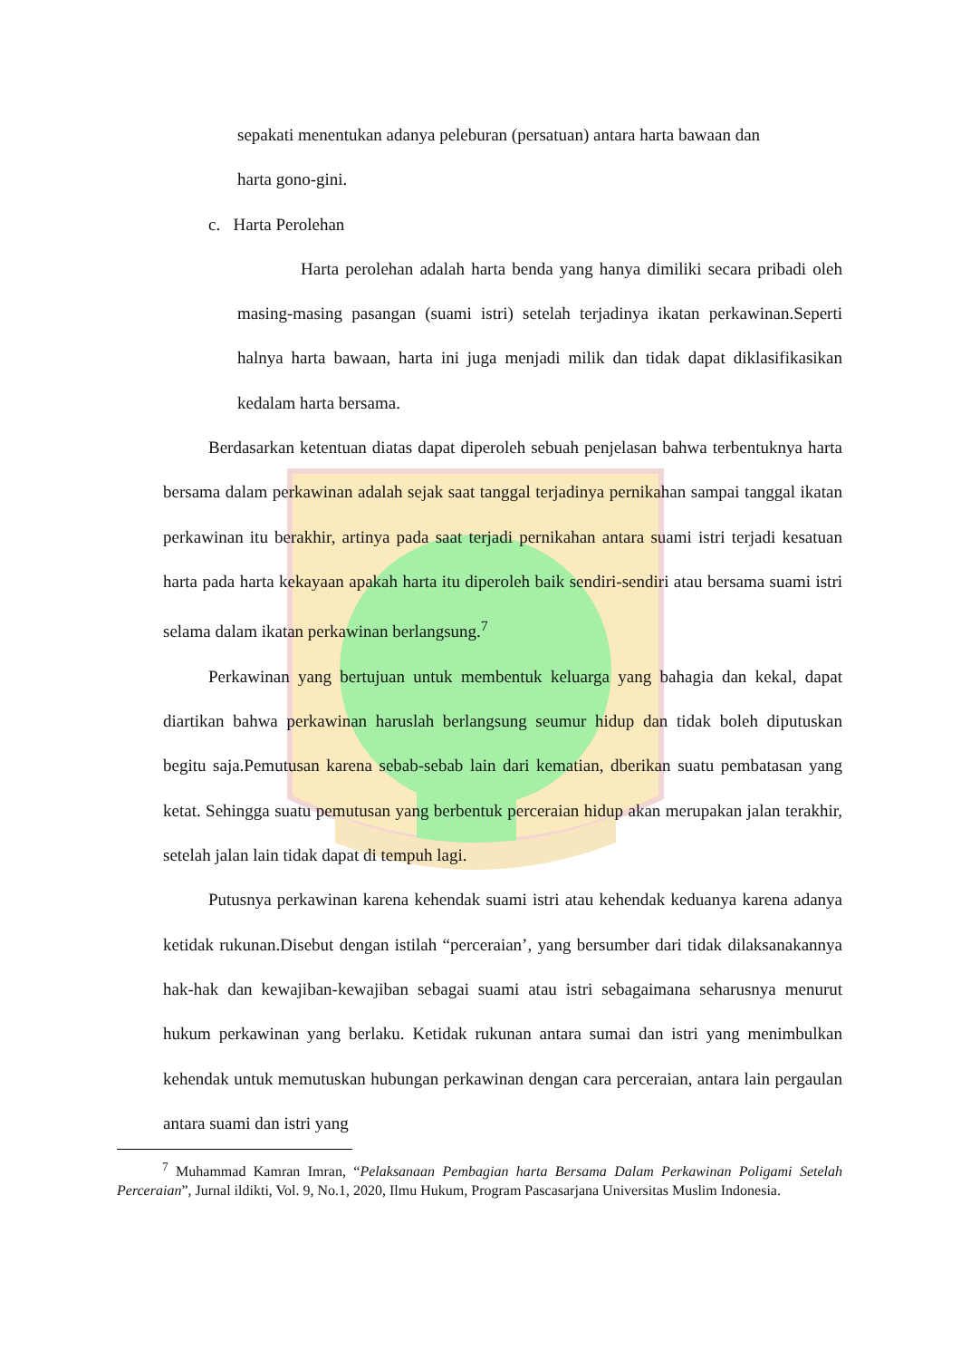sepakati menentukan adanya peleburan (persatuan) antara harta bawaan dan
harta gono-gini.
c. Harta Perolehan
Harta perolehan adalah harta benda yang hanya dimiliki secara pribadi oleh masing-masing pasangan (suami istri) setelah terjadinya ikatan perkawinan.Seperti halnya harta bawaan, harta ini juga menjadi milik dan tidak dapat diklasifikasikan kedalam harta bersama.
Berdasarkan ketentuan diatas dapat diperoleh sebuah penjelasan bahwa terbentuknya harta bersama dalam perkawinan adalah sejak saat tanggal terjadinya pernikahan sampai tanggal ikatan perkawinan itu berakhir, artinya pada saat terjadi pernikahan antara suami istri terjadi kesatuan harta pada harta kekayaan apakah harta itu diperoleh baik sendiri-sendiri atau bersama suami istri selama dalam ikatan perkawinan berlangsung.<sup>7</sup>
Perkawinan yang bertujuan untuk membentuk keluarga yang bahagia dan kekal, dapat diartikan bahwa perkawinan haruslah berlangsung seumur hidup dan tidak boleh diputuskan begitu saja.Pemutusan karena sebab-sebab lain dari kematian, dberikan suatu pembatasan yang ketat. Sehingga suatu pemutusan yang berbentuk perceraian hidup akan merupakan jalan terakhir, setelah jalan lain tidak dapat di tempuh lagi.
Putusnya perkawinan karena kehendak suami istri atau kehendak keduanya karena adanya ketidak rukunan.Disebut dengan istilah “perceraian’, yang bersumber dari tidak dilaksanakannya hak-hak dan kewajiban-kewajiban sebagai suami atau istri sebagaimana seharusnya menurut hukum perkawinan yang berlaku. Ketidak rukunan antara sumai dan istri yang menimbulkan kehendak untuk memutuskan hubungan perkawinan dengan cara perceraian, antara lain pergaulan antara suami dan istri yang
<sup>7</sup> Muhammad Kamran Imran, “Pelaksanaan Pembagian harta Bersama Dalam Perkawinan Poligami Setelah Perceraian”, Jurnal ildikti, Vol. 9, No.1, 2020, Ilmu Hukum, Program Pascasarjana Universitas Muslim Indonesia.